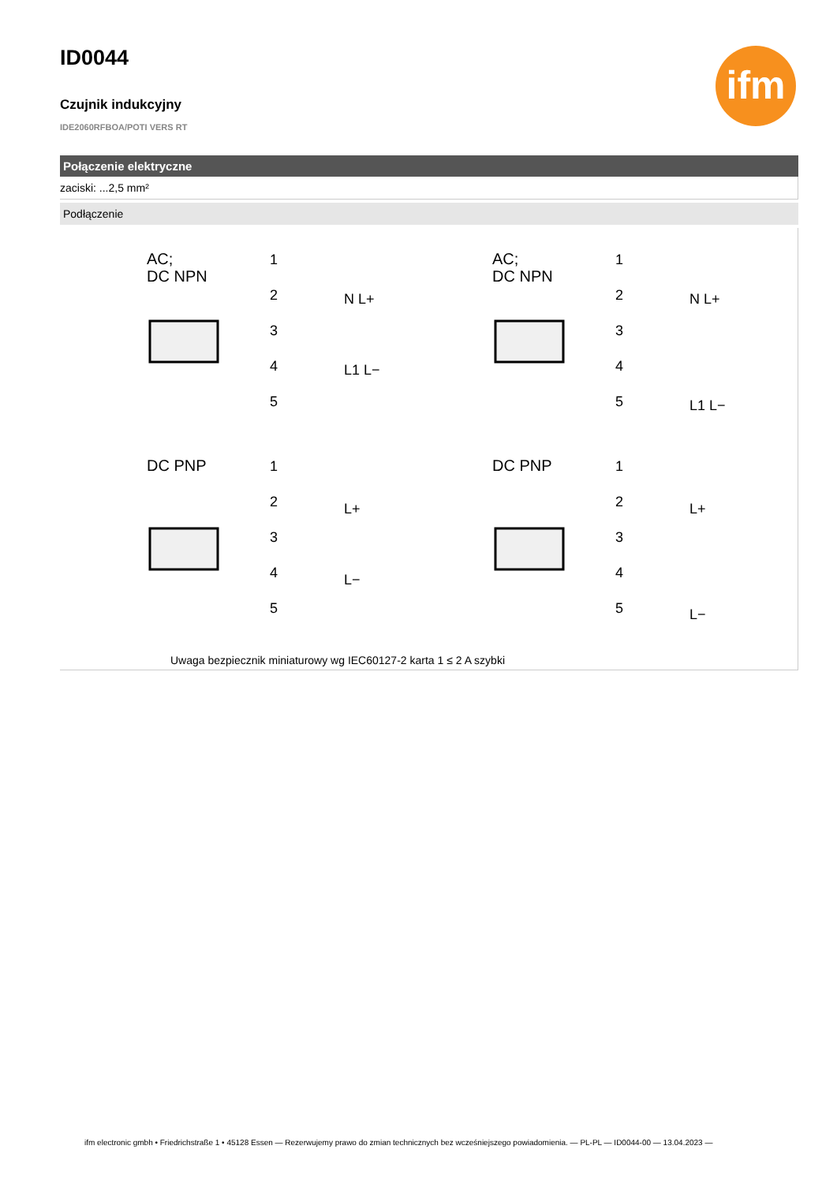ifm
ID0044
Czujnik indukcyjny
IDE2060RFBOA/POTI VERS RT
Połączenie elektryczne
zaciski: ...2,5 mm²
Podłączenie
AC;
DC NPN
AC;
DC NPN
DC PNP
DC PNP
1
2
3
4
5
1
2
3
4
5
N L+
L1 L−
N L+
L1 L−
1
2
3
4
5
1
2
3
4
5
L+
L−
L+
L−
Uwaga bezpiecznik miniaturowy wg IEC60127-2 karta 1 ≤ 2 A szybki
ifm electronic gmbh • Friedrichstraße 1 • 45128 Essen — Rezerwujemy prawo do zmian technicznych bez wcześniejszego powiadomienia. — PL-PL — ID0044-00 — 13.04.2023 —